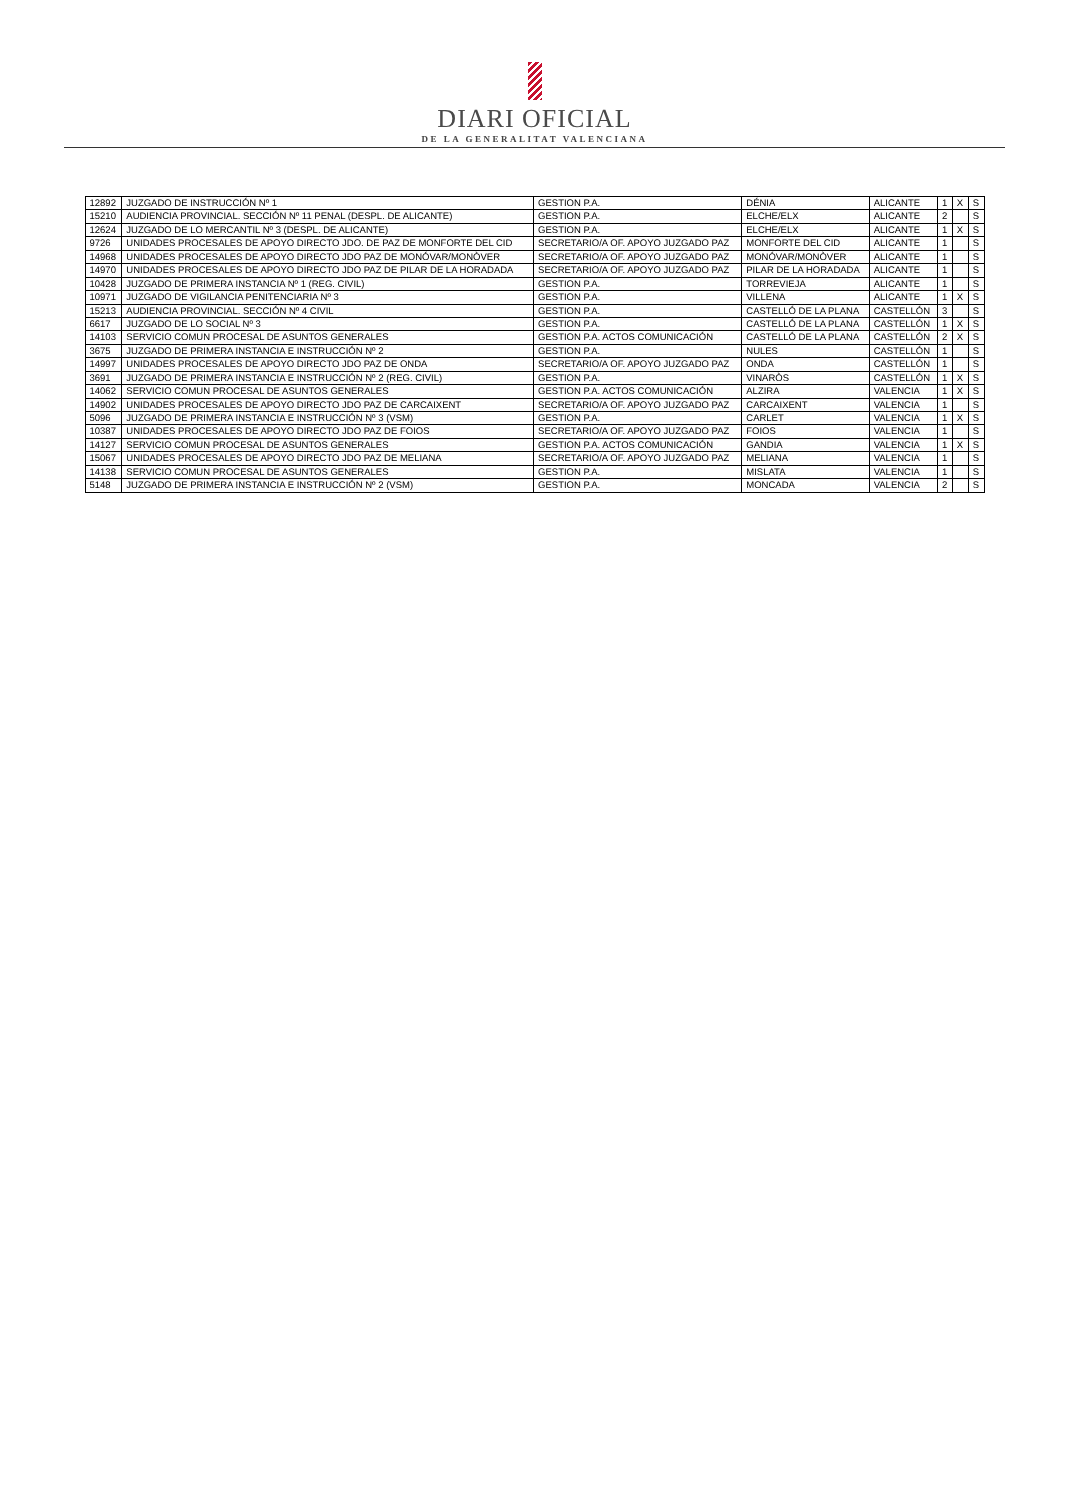DIARI OFICIAL
DE LA GENERALITAT VALENCIANA
| 12892 | JUZGADO DE INSTRUCCIÓN Nº 1 | GESTION P.A. | DÉNIA | ALICANTE | 1 | X | S |
| 15210 | AUDIENCIA PROVINCIAL. SECCIÓN Nº 11 PENAL (DESPL. DE ALICANTE) | GESTION P.A. | ELCHE/ELX | ALICANTE | 2 | | S |
| 12624 | JUZGADO DE LO MERCANTIL Nº 3 (DESPL. DE ALICANTE) | GESTION P.A. | ELCHE/ELX | ALICANTE | 1 | X | S |
| 9726 | UNIDADES PROCESALES DE APOYO DIRECTO JDO. DE PAZ DE MONFORTE DEL CID | SECRETARIO/A OF. APOYO JUZGADO PAZ | MONFORTE DEL CID | ALICANTE | 1 | | S |
| 14968 | UNIDADES PROCESALES DE APOYO DIRECTO JDO PAZ DE MONÓVAR/MONÒVER | SECRETARIO/A OF. APOYO JUZGADO PAZ | MONÓVAR/MONÒVER | ALICANTE | 1 | | S |
| 14970 | UNIDADES PROCESALES DE APOYO DIRECTO JDO PAZ DE PILAR DE LA HORADADA | SECRETARIO/A OF. APOYO JUZGADO PAZ | PILAR DE LA HORADADA | ALICANTE | 1 | | S |
| 10428 | JUZGADO DE PRIMERA INSTANCIA Nº 1 (REG. CIVIL) | GESTION P.A. | TORREVIEJA | ALICANTE | 1 | | S |
| 10971 | JUZGADO DE VIGILANCIA PENITENCIARIA Nº 3 | GESTION P.A. | VILLENA | ALICANTE | 1 | X | S |
| 15213 | AUDIENCIA PROVINCIAL. SECCIÓN Nº 4 CIVIL | GESTION P.A. | CASTELLÓ DE LA PLANA | CASTELLÓN | 3 | | S |
| 6617 | JUZGADO DE LO SOCIAL Nº 3 | GESTION P.A. | CASTELLÓ DE LA PLANA | CASTELLÓN | 1 | X | S |
| 14103 | SERVICIO COMUN PROCESAL DE ASUNTOS GENERALES | GESTION P.A. ACTOS COMUNICACIÓN | CASTELLÓ DE LA PLANA | CASTELLÓN | 2 | X | S |
| 3675 | JUZGADO DE PRIMERA INSTANCIA E INSTRUCCIÓN Nº 2 | GESTION P.A. | NULES | CASTELLÓN | 1 | | S |
| 14997 | UNIDADES PROCESALES DE APOYO DIRECTO JDO PAZ DE ONDA | SECRETARIO/A OF. APOYO JUZGADO PAZ | ONDA | CASTELLÓN | 1 | | S |
| 3691 | JUZGADO DE PRIMERA INSTANCIA E INSTRUCCIÓN Nº 2 (REG. CIVIL) | GESTION P.A. | VINARÒS | CASTELLÓN | 1 | X | S |
| 14062 | SERVICIO COMUN PROCESAL DE ASUNTOS GENERALES | GESTION P.A. ACTOS COMUNICACIÓN | ALZIRA | VALENCIA | 1 | X | S |
| 14902 | UNIDADES PROCESALES DE APOYO DIRECTO JDO PAZ DE CARCAIXENT | SECRETARIO/A OF. APOYO JUZGADO PAZ | CARCAIXENT | VALENCIA | 1 | | S |
| 5096 | JUZGADO DE PRIMERA INSTANCIA E INSTRUCCIÓN Nº 3 (VSM) | GESTION P.A. | CARLET | VALENCIA | 1 | X | S |
| 10387 | UNIDADES PROCESALES DE APOYO DIRECTO JDO PAZ DE FOIOS | SECRETARIO/A OF. APOYO JUZGADO PAZ | FOIOS | VALENCIA | 1 | | S |
| 14127 | SERVICIO COMUN PROCESAL DE ASUNTOS GENERALES | GESTION P.A. ACTOS COMUNICACIÓN | GANDIA | VALENCIA | 1 | X | S |
| 15067 | UNIDADES PROCESALES DE APOYO DIRECTO JDO PAZ DE MELIANA | SECRETARIO/A OF. APOYO JUZGADO PAZ | MELIANA | VALENCIA | 1 | | S |
| 14138 | SERVICIO COMUN PROCESAL DE ASUNTOS GENERALES | GESTION P.A. | MISLATA | VALENCIA | 1 | | S |
| 5148 | JUZGADO DE PRIMERA INSTANCIA E INSTRUCCIÓN Nº 2 (VSM) | GESTION P.A. | MONCADA | VALENCIA | 2 | | S |